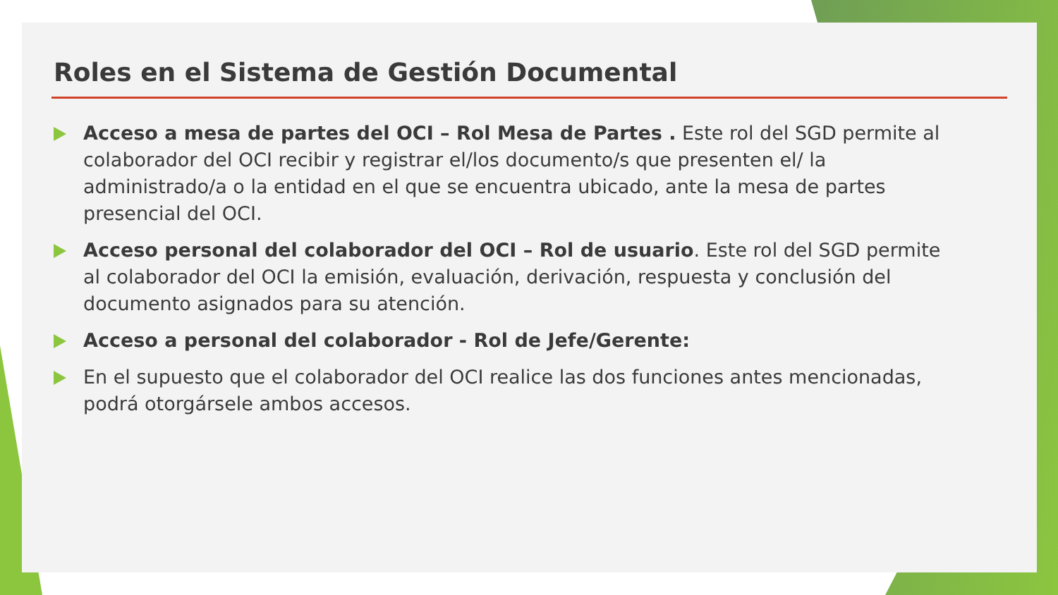Roles en el Sistema de Gestión Documental
Acceso a mesa de partes del OCI – Rol Mesa de Partes . Este rol del SGD permite al colaborador del OCI recibir y registrar el/los documento/s que presenten el/ la administrado/a o la entidad en el que se encuentra ubicado, ante la mesa de partes presencial del OCI.
Acceso personal del colaborador del OCI – Rol de usuario. Este rol del SGD permite al colaborador del OCI la emisión, evaluación, derivación, respuesta y conclusión del documento asignados para su atención.
Acceso a personal del colaborador - Rol de Jefe/Gerente:
En el supuesto que el colaborador del OCI realice las dos funciones antes mencionadas, podrá otorgársele ambos accesos.